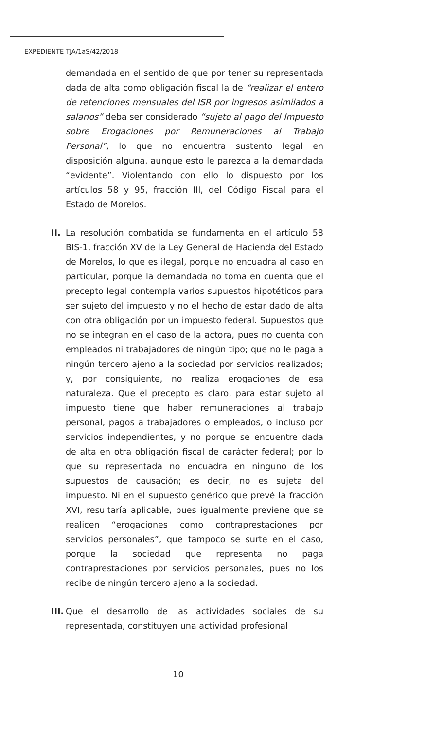EXPEDIENTE TJA/1aS/42/2018
demandada en el sentido de que por tener su representada dada de alta como obligación fiscal la de “realizar el entero de retenciones mensuales del ISR por ingresos asimilados a salarios” deba ser considerado “sujeto al pago del Impuesto sobre Erogaciones por Remuneraciones al Trabajo Personal”, lo que no encuentra sustento legal en disposición alguna, aunque esto le parezca a la demandada “evidente”. Violentando con ello lo dispuesto por los artículos 58 y 95, fracción III, del Código Fiscal para el Estado de Morelos.
II. La resolución combatida se fundamenta en el artículo 58 BIS-1, fracción XV de la Ley General de Hacienda del Estado de Morelos, lo que es ilegal, porque no encuadra al caso en particular, porque la demandada no toma en cuenta que el precepto legal contempla varios supuestos hipotéticos para ser sujeto del impuesto y no el hecho de estar dado de alta con otra obligación por un impuesto federal. Supuestos que no se integran en el caso de la actora, pues no cuenta con empleados ni trabajadores de ningún tipo; que no le paga a ningún tercero ajeno a la sociedad por servicios realizados; y, por consiguiente, no realiza erogaciones de esa naturaleza. Que el precepto es claro, para estar sujeto al impuesto tiene que haber remuneraciones al trabajo personal, pagos a trabajadores o empleados, o incluso por servicios independientes, y no porque se encuentre dada de alta en otra obligación fiscal de carácter federal; por lo que su representada no encuadra en ninguno de los supuestos de causación; es decir, no es sujeta del impuesto. Ni en el supuesto genérico que prevé la fracción XVI, resultaría aplicable, pues igualmente previene que se realicen “erogaciones como contraprestaciones por servicios personales”, que tampoco se surte en el caso, porque la sociedad que representa no paga contraprestaciones por servicios personales, pues no los recibe de ningún tercero ajeno a la sociedad.
III. Que el desarrollo de las actividades sociales de su representada, constituyen una actividad profesional
10